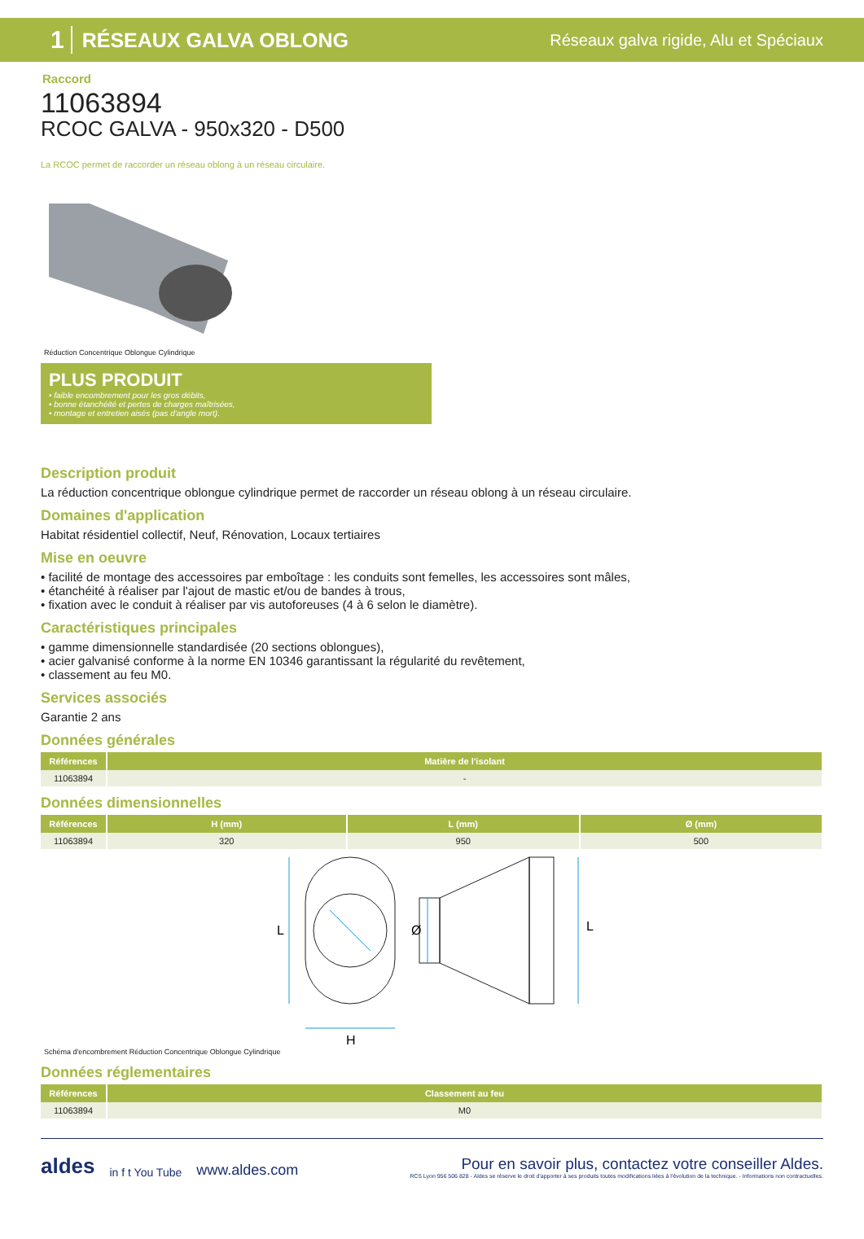1 RÉSEAUX GALVA OBLONG Réseaux galva rigide, Alu et Spéciaux
Raccord
11063894
RCOC GALVA - 950x320 - D500
La RCOC permet de raccorder un réseau oblong à un réseau circulaire.
Réduction Concentrique Oblongue Cylindrique
PLUS PRODUIT
• faible encombrement pour les gros débits,
• bonne étanchéité et pertes de charges maîtrisées,
• montage et entretien aisés (pas d'angle mort).
Description produit
La réduction concentrique oblongue cylindrique permet de raccorder un réseau oblong à un réseau circulaire.
Domaines d'application
Habitat résidentiel collectif, Neuf, Rénovation, Locaux tertiaires
Mise en oeuvre
• facilité de montage des accessoires par emboîtage : les conduits sont femelles, les accessoires sont mâles,
• étanchéité à réaliser par l'ajout de mastic et/ou de bandes à trous,
• fixation avec le conduit à réaliser par vis autoforeuses (4 à 6 selon le diamètre).
Caractéristiques principales
• gamme dimensionnelle standardisée (20 sections oblongues),
• acier galvanisé conforme à la norme EN 10346 garantissant la régularité du revêtement,
• classement au feu M0.
Services associés
Garantie 2 ans
Données générales
| Références | Matière de l'isolant |
| --- | --- |
| 11063894 | - |
Données dimensionnelles
| Références | H (mm) | L (mm) | Ø (mm) |
| --- | --- | --- | --- |
| 11063894 | 320 | 950 | 500 |
L
H
Ø
L
Schéma d'encombrement Réduction Concentrique Oblongue Cylindrique
Données réglementaires
| Références | Classement au feu |
| --- | --- |
| 11063894 | M0 |
aldes in f t You Tube www.aldes.com
Pour en savoir plus, contactez votre conseiller Aldes.
RCS Lyon 956 506 828 - Aldes se réserve le droit d'apporter à ses produits toutes modifications liées à l'évolution de la technique. - Informations non contractuelles.